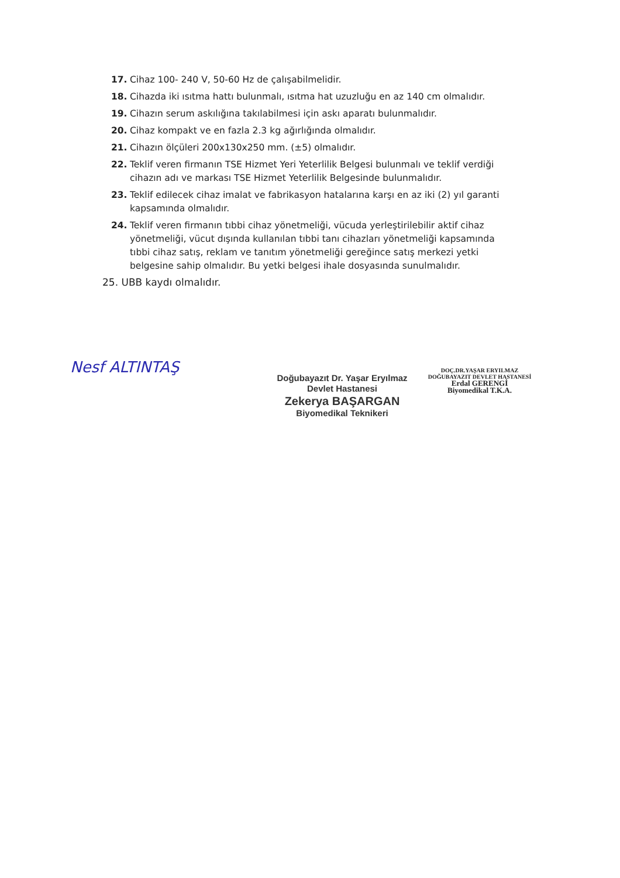17. Cihaz 100- 240 V, 50-60 Hz de çalışabilmelidir.
18. Cihazda iki ısıtma hattı bulunmalı, ısıtma hat uzuzluğu en az 140 cm olmalıdır.
19. Cihazın serum askılığına takılabilmesi için askı aparatı bulunmalıdır.
20. Cihaz kompakt ve en fazla 2.3 kg ağırlığında olmalıdır.
21. Cihazın ölçüleri 200x130x250 mm. (±5) olmalıdır.
22. Teklif veren firmanın TSE Hizmet Yeri Yeterlilik Belgesi bulunmalı ve teklif verdiği cihazın adı ve markası TSE Hizmet Yeterlilik Belgesinde bulunmalıdır.
23. Teklif edilecek cihaz imalat ve fabrikasyon hatalarına karşı en az iki (2) yıl garanti kapsamında olmalıdır.
24. Teklif veren firmanın tıbbi cihaz yönetmeliği, vücuda yerleştirilebilir aktif cihaz yönetmeliği, vücut dışında kullanılan tıbbi tanı cihazları yönetmeliği kapsamında tıbbi cihaz satış, reklam ve tanıtım yönetmeliği gereğince satış merkezi yetki belgesine sahip olmalıdır. Bu yetki belgesi ihale dosyasında sunulmalıdır.
25. UBB kaydı olmalıdır.
Nesf ALTINTAŞ
Doğubayazıt Dr. Yaşar Eryılmaz
Devlet Hastanesi
Zekerya BAŞARGAN
Biyomedikal Teknikeri
DOÇ.DR.YAŞAR ERYILMAZ
DOĞUBAYAZIT DEVLET HASTANESİ
Erdal GERENGİ
Biyomedikal T.K.A.